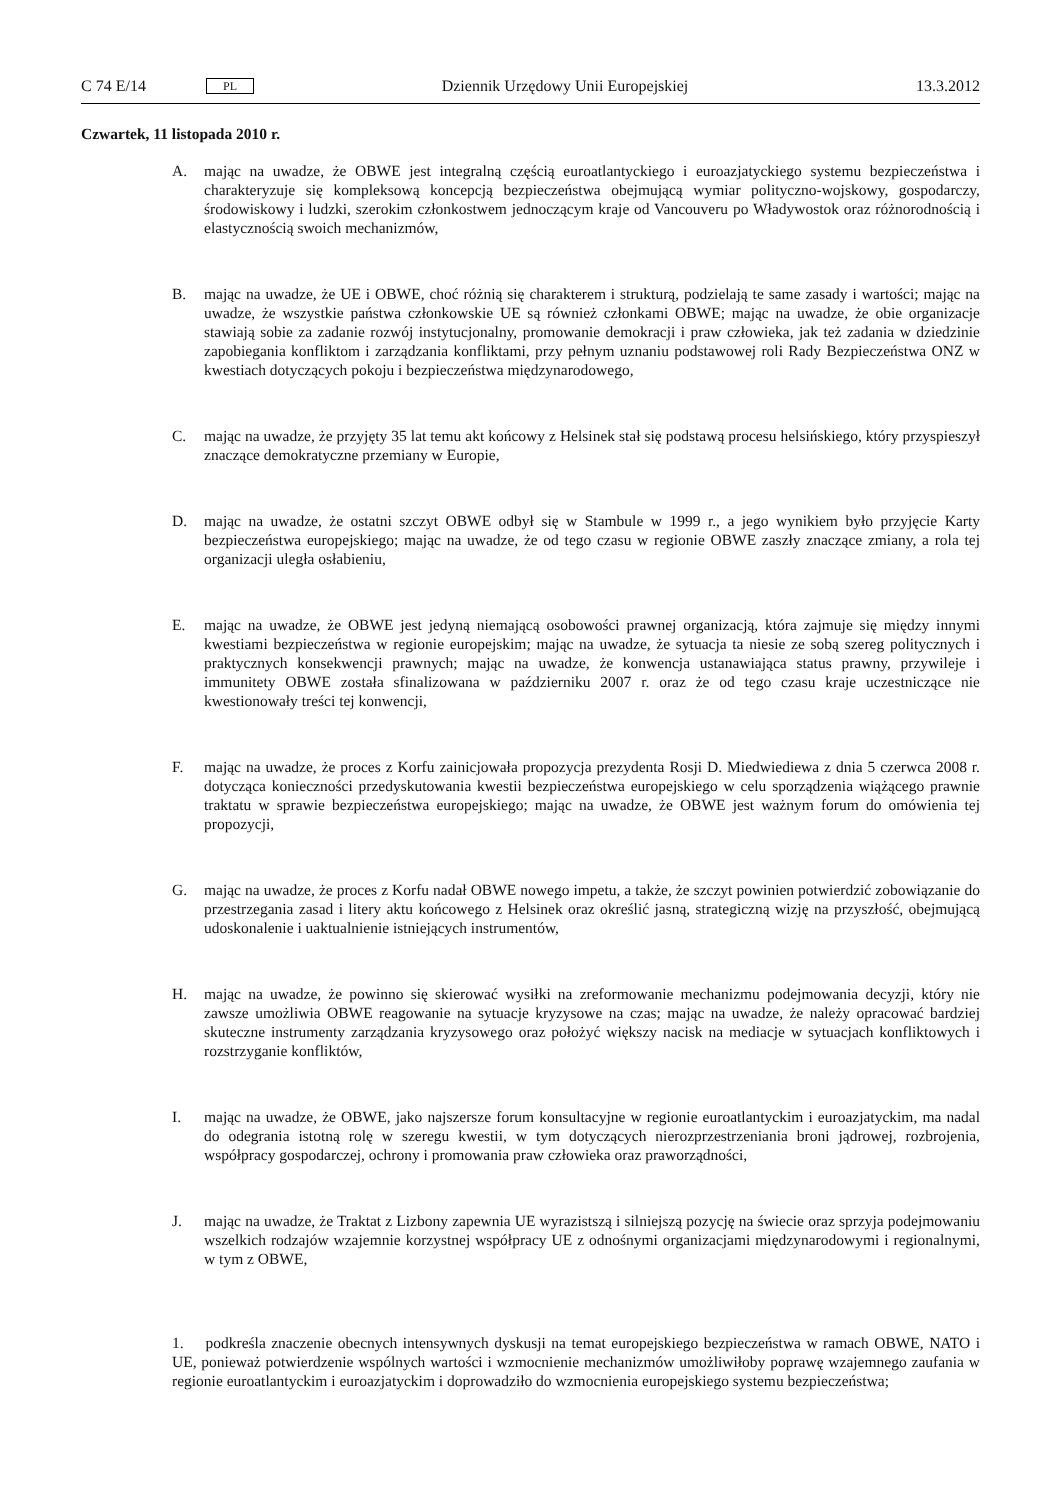C 74 E/14 PL Dziennik Urzędowy Unii Europejskiej 13.3.2012
Czwartek, 11 listopada 2010 r.
A. mając na uwadze, że OBWE jest integralną częścią euroatlantyckiego i euroazjatyckiego systemu bezpieczeństwa i charakteryzuje się kompleksową koncepcją bezpieczeństwa obejmującą wymiar polityczno-wojskowy, gospodarczy, środowiskowy i ludzki, szerokim członkostwem jednoczącym kraje od Vancouveru po Władywostok oraz różnorodnością i elastycznością swoich mechanizmów,
B. mając na uwadze, że UE i OBWE, choć różnią się charakterem i strukturą, podzielają te same zasady i wartości; mając na uwadze, że wszystkie państwa członkowskie UE są również członkami OBWE; mając na uwadze, że obie organizacje stawiają sobie za zadanie rozwój instytucjonalny, promowanie demokracji i praw człowieka, jak też zadania w dziedzinie zapobiegania konfliktom i zarządzania konfliktami, przy pełnym uznaniu podstawowej roli Rady Bezpieczeństwa ONZ w kwestiach dotyczących pokoju i bezpieczeństwa międzynarodowego,
C. mając na uwadze, że przyjęty 35 lat temu akt końcowy z Helsinek stał się podstawą procesu helsińskiego, który przyspieszył znaczące demokratyczne przemiany w Europie,
D. mając na uwadze, że ostatni szczyt OBWE odbył się w Stambule w 1999 r., a jego wynikiem było przyjęcie Karty bezpieczeństwa europejskiego; mając na uwadze, że od tego czasu w regionie OBWE zaszły znaczące zmiany, a rola tej organizacji uległa osłabieniu,
E. mając na uwadze, że OBWE jest jedyną niemającą osobowości prawnej organizacją, która zajmuje się między innymi kwestiami bezpieczeństwa w regionie europejskim; mając na uwadze, że sytuacja ta niesie ze sobą szereg politycznych i praktycznych konsekwencji prawnych; mając na uwadze, że konwencja ustanawiająca status prawny, przywileje i immunitety OBWE została sfinalizowana w październiku 2007 r. oraz że od tego czasu kraje uczestniczące nie kwestionowały treści tej konwencji,
F. mając na uwadze, że proces z Korfu zainicjowała propozycja prezydenta Rosji D. Miedwiediewa z dnia 5 czerwca 2008 r. dotycząca konieczności przedyskutowania kwestii bezpieczeństwa europejskiego w celu sporządzenia wiążącego prawnie traktatu w sprawie bezpieczeństwa europejskiego; mając na uwadze, że OBWE jest ważnym forum do omówienia tej propozycji,
G. mając na uwadze, że proces z Korfu nadał OBWE nowego impetu, a także, że szczyt powinien potwierdzić zobowiązanie do przestrzegania zasad i litery aktu końcowego z Helsinek oraz określić jasną, strategiczną wizję na przyszłość, obejmującą udoskonalenie i uaktualnienie istniejących instrumentów,
H. mając na uwadze, że powinno się skierować wysiłki na zreformowanie mechanizmu podejmowania decyzji, który nie zawsze umożliwia OBWE reagowanie na sytuacje kryzysowe na czas; mając na uwadze, że należy opracować bardziej skuteczne instrumenty zarządzania kryzysowego oraz położyć większy nacisk na mediacje w sytuacjach konfliktowych i rozstrzyganie konfliktów,
I. mając na uwadze, że OBWE, jako najszersze forum konsultacyjne w regionie euroatlantyckim i euroazjatyckim, ma nadal do odegrania istotną rolę w szeregu kwestii, w tym dotyczących nierozprzestrzeniania broni jądrowej, rozbrojenia, współpracy gospodarczej, ochrony i promowania praw człowieka oraz praworządności,
J. mając na uwadze, że Traktat z Lizbony zapewnia UE wyrazistszą i silniejszą pozycję na świecie oraz sprzyja podejmowaniu wszelkich rodzajów wzajemnie korzystnej współpracy UE z odnośnymi organizacjami międzynarodowymi i regionalnymi, w tym z OBWE,
1. podkreśla znaczenie obecnych intensywnych dyskusji na temat europejskiego bezpieczeństwa w ramach OBWE, NATO i UE, ponieważ potwierdzenie wspólnych wartości i wzmocnienie mechanizmów umożliwiłoby poprawę wzajemnego zaufania w regionie euroatlantyckim i euroazjatyckim i doprowadziło do wzmocnienia europejskiego systemu bezpieczeństwa;